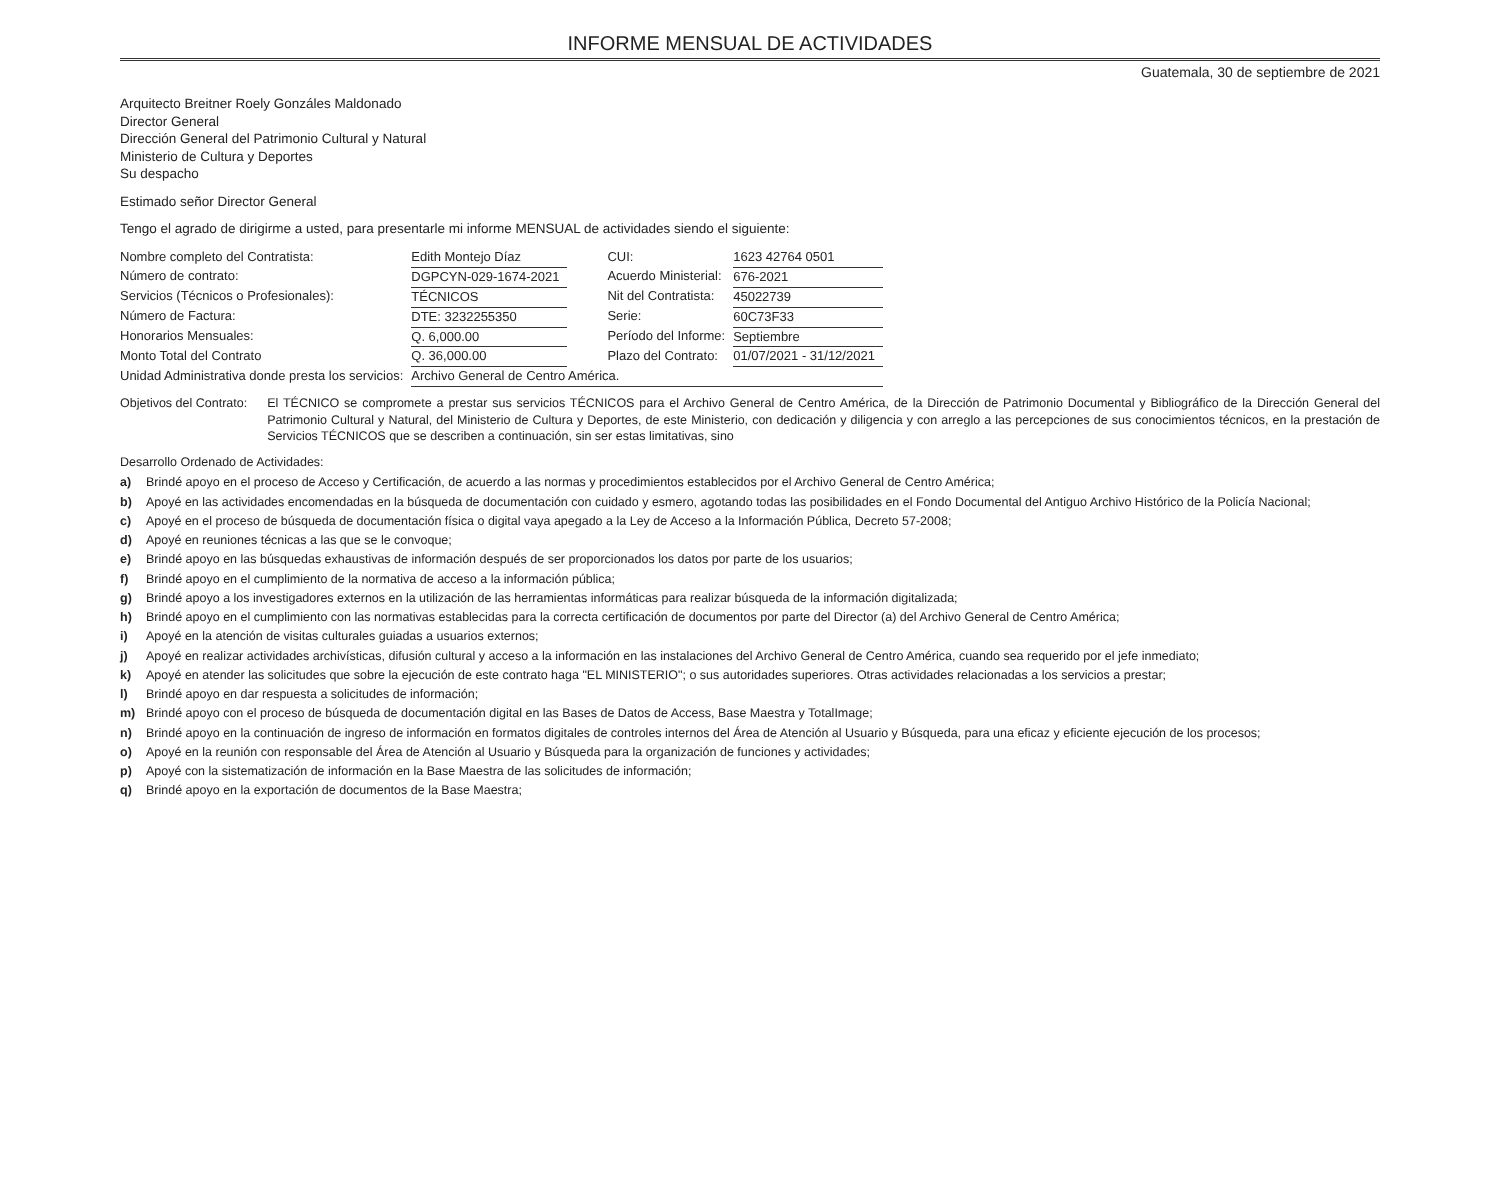INFORME MENSUAL DE ACTIVIDADES
Guatemala, 30 de septiembre de 2021
Arquitecto Breitner Roely Gonzáles Maldonado
Director General
Dirección General del Patrimonio Cultural y Natural
Ministerio de Cultura y Deportes
Su despacho
Estimado señor Director General
Tengo el agrado de dirigirme a usted, para presentarle mi informe MENSUAL de actividades siendo el siguiente:
| Nombre completo del Contratista: | Edith Montejo Díaz | CUI: | 1623 42764 0501 |
| Número de contrato: | DGPCYN-029-1674-2021 | Acuerdo Ministerial: | 676-2021 |
| Servicios (Técnicos o Profesionales): | TÉCNICOS | Nit del Contratista: | 45022739 |
| Número de Factura: | DTE: 3232255350 | Serie: | 60C73F33 |
| Honorarios Mensuales: | Q. 6,000.00 | Período del Informe: | Septiembre |
| Monto Total del Contrato | Q. 36,000.00 | Plazo del Contrato: | 01/07/2021 - 31/12/2021 |
| Unidad Administrativa donde presta los servicios: | Archivo General de Centro América. | | |
Objetivos del Contrato: El TÉCNICO se compromete a prestar sus servicios TÉCNICOS para el Archivo General de Centro América, de la Dirección de Patrimonio Documental y Bibliográfico de la Dirección General del Patrimonio Cultural y Natural, del Ministerio de Cultura y Deportes, de este Ministerio, con dedicación y diligencia y con arreglo a las percepciones de sus conocimientos técnicos, en la prestación de Servicios TÉCNICOS que se describen a continuación, sin ser estas limitativas, sino
Desarrollo Ordenado de Actividades:
a) Brindé apoyo en el proceso de Acceso y Certificación, de acuerdo a las normas y procedimientos establecidos por el Archivo General de Centro América;
b) Apoyé en las actividades encomendadas en la búsqueda de documentación con cuidado y esmero, agotando todas las posibilidades en el Fondo Documental del Antiguo Archivo Histórico de la Policía Nacional;
c) Apoyé en el proceso de búsqueda de documentación física o digital vaya apegado a la Ley de Acceso a la Información Pública, Decreto 57-2008;
d) Apoyé en reuniones técnicas a las que se le convoque;
e) Brindé apoyo en las búsquedas exhaustivas de información después de ser proporcionados los datos por parte de los usuarios;
f) Brindé apoyo en el cumplimiento de la normativa de acceso a la información pública;
g) Brindé apoyo a los investigadores externos en la utilización de las herramientas informáticas para realizar búsqueda de la información digitalizada;
h) Brindé apoyo en el cumplimiento con las normativas establecidas para la correcta certificación de documentos por parte del Director (a) del Archivo General de Centro América;
i) Apoyé en la atención de visitas culturales guiadas a usuarios externos;
j) Apoyé en realizar actividades archivísticas, difusión cultural y acceso a la información en las instalaciones del Archivo General de Centro América, cuando sea requerido por el jefe inmediato;
k) Apoyé en atender las solicitudes que sobre la ejecución de este contrato haga "EL MINISTERIO"; o sus autoridades superiores. Otras actividades relacionadas a los servicios a prestar;
l) Brindé apoyo en dar respuesta a solicitudes de información;
m) Brindé apoyo con el proceso de búsqueda de documentación digital en las Bases de Datos de Access, Base Maestra y TotalImage;
n) Brindé apoyo en la continuación de ingreso de información en formatos digitales de controles internos del Área de Atención al Usuario y Búsqueda, para una eficaz y eficiente ejecución de los procesos;
o) Apoyé en la reunión con responsable del Área de Atención al Usuario y Búsqueda para la organización de funciones y actividades;
p) Apoyé con la sistematización de información en la Base Maestra de las solicitudes de información;
q) Brindé apoyo en la exportación de documentos de la Base Maestra;